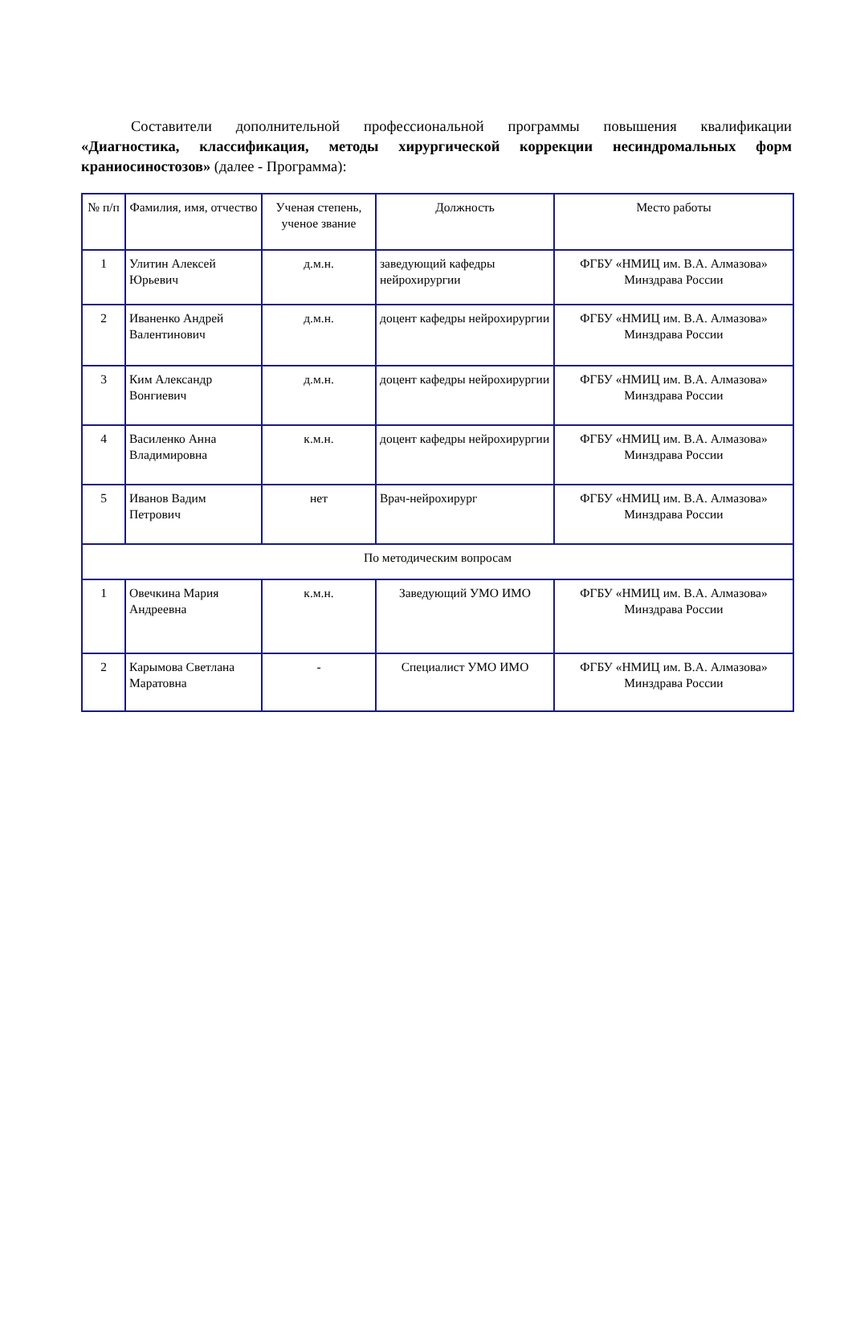Составители дополнительной профессиональной программы повышения квалификации «Диагностика, классификация, методы хирургической коррекции несиндромальных форм краниосиностозов» (далее - Программа):
| № п/п | Фамилия, имя, отчество | Ученая степень, ученое звание | Должность | Место работы |
| --- | --- | --- | --- | --- |
| 1 | Улитин Алексей Юрьевич | д.м.н. | заведующий кафедры нейрохирургии | ФГБУ «НМИЦ им. В.А. Алмазова» Минздрава России |
| 2 | Иваненко Андрей Валентинович | д.м.н. | доцент кафедры нейрохирургии | ФГБУ «НМИЦ им. В.А. Алмазова» Минздрава России |
| 3 | Ким Александр Вонгиевич | д.м.н. | доцент кафедры нейрохирургии | ФГБУ «НМИЦ им. В.А. Алмазова» Минздрава России |
| 4 | Василенко Анна Владимировна | к.м.н. | доцент кафедры нейрохирургии | ФГБУ «НМИЦ им. В.А. Алмазова» Минздрава России |
| 5 | Иванов Вадим Петрович | нет | Врач-нейрохирург | ФГБУ «НМИЦ им. В.А. Алмазова» Минздрава России |
| По методическим вопросам | | | | |
| 1 | Овечкина Мария Андреевна | к.м.н. | Заведующий УМО ИМО | ФГБУ «НМИЦ им. В.А. Алмазова» Минздрава России |
| 2 | Карымова Светлана Маратовна | - | Специалист УМО ИМО | ФГБУ «НМИЦ им. В.А. Алмазова» Минздрава России |